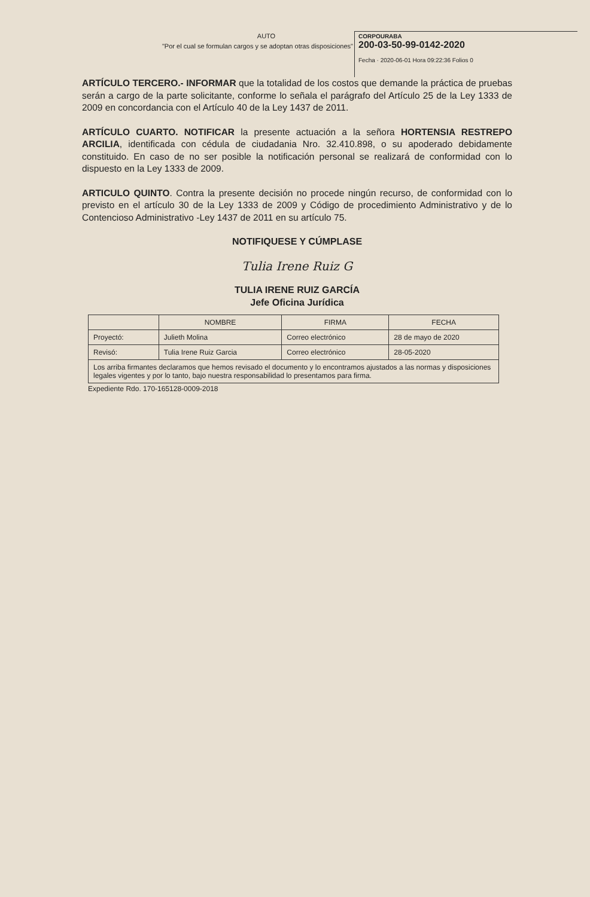AUTO
"Por el cual se formulan cargos y se adoptan otras disposiciones"
CORPOURABA
200-03-50-99-0142-2020
Fecha · 2020-06-01 Hora 09:22:36 Folios 0
ARTÍCULO TERCERO.- INFORMAR que la totalidad de los costos que demande la práctica de pruebas serán a cargo de la parte solicitante, conforme lo señala el parágrafo del Artículo 25 de la Ley 1333 de 2009 en concordancia con el Artículo 40 de la Ley 1437 de 2011.
ARTÍCULO CUARTO. NOTIFICAR la presente actuación a la señora HORTENSIA RESTREPO ARCILIA, identificada con cédula de ciudadania Nro. 32.410.898, o su apoderado debidamente constituido. En caso de no ser posible la notificación personal se realizará de conformidad con lo dispuesto en la Ley 1333 de 2009.
ARTICULO QUINTO. Contra la presente decisión no procede ningún recurso, de conformidad con lo previsto en el artículo 30 de la Ley 1333 de 2009 y Código de procedimiento Administrativo y de lo Contencioso Administrativo -Ley 1437 de 2011 en su artículo 75.
NOTIFIQUESE Y CÚMPLASE
Tulia Irene Ruiz G
TULIA IRENE RUIZ GARCÍA
Jefe Oficina Jurídica
| | NOMBRE | FIRMA | FECHA |
| --- | --- | --- | --- |
| Proyectó: | Julieth Molina | Correo electrónico | 28 de mayo de 2020 |
| Revisó: | Tulia Irene Ruiz Garcia | Correo electrónico | 28-05-2020 |
| Los arriba firmantes declaramos que hemos revisado el documento y lo encontramos ajustados a las normas y disposiciones legales vigentes y por lo tanto, bajo nuestra responsabilidad lo presentamos para firma. | | | |
Expediente Rdo. 170-165128-0009-2018